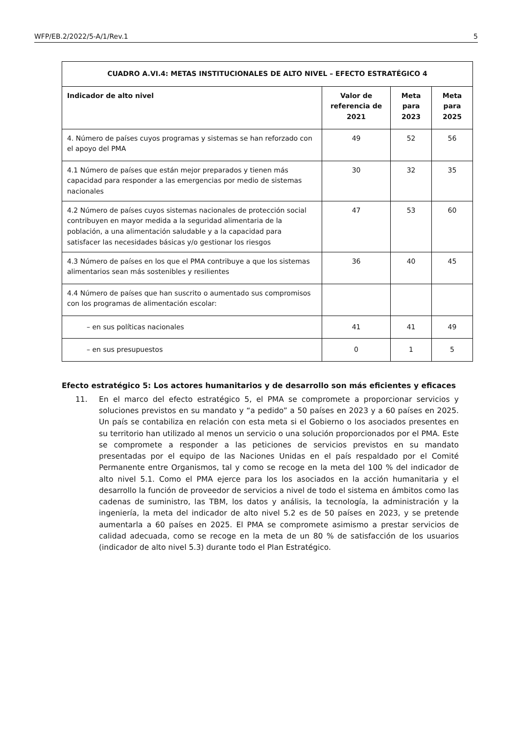WFP/EB.2/2022/5-A/1/Rev.1 5
| CUADRO A.VI.4: METAS INSTITUCIONALES DE ALTO NIVEL – EFECTO ESTRATÉGICO 4 | | | |
| --- | --- | --- | --- |
| Indicador de alto nivel | Valor de referencia de 2021 | Meta para 2023 | Meta para 2025 |
| 4. Número de países cuyos programas y sistemas se han reforzado con el apoyo del PMA | 49 | 52 | 56 |
| 4.1 Número de países que están mejor preparados y tienen más capacidad para responder a las emergencias por medio de sistemas nacionales | 30 | 32 | 35 |
| 4.2 Número de países cuyos sistemas nacionales de protección social contribuyen en mayor medida a la seguridad alimentaria de la población, a una alimentación saludable y a la capacidad para satisfacer las necesidades básicas y/o gestionar los riesgos | 47 | 53 | 60 |
| 4.3 Número de países en los que el PMA contribuye a que los sistemas alimentarios sean más sostenibles y resilientes | 36 | 40 | 45 |
| 4.4 Número de países que han suscrito o aumentado sus compromisos con los programas de alimentación escolar: | | | |
| – en sus políticas nacionales | 41 | 41 | 49 |
| – en sus presupuestos | 0 | 1 | 5 |
Efecto estratégico 5: Los actores humanitarios y de desarrollo son más eficientes y eficaces
11. En el marco del efecto estratégico 5, el PMA se compromete a proporcionar servicios y soluciones previstos en su mandato y “a pedido” a 50 países en 2023 y a 60 países en 2025. Un país se contabiliza en relación con esta meta si el Gobierno o los asociados presentes en su territorio han utilizado al menos un servicio o una solución proporcionados por el PMA. Este se compromete a responder a las peticiones de servicios previstos en su mandato presentadas por el equipo de las Naciones Unidas en el país respaldado por el Comité Permanente entre Organismos, tal y como se recoge en la meta del 100 % del indicador de alto nivel 5.1. Como el PMA ejerce para los los asociados en la acción humanitaria y el desarrollo la función de proveedor de servicios a nivel de todo el sistema en ámbitos como las cadenas de suministro, las TBM, los datos y análisis, la tecnología, la administración y la ingeniería, la meta del indicador de alto nivel 5.2 es de 50 países en 2023, y se pretende aumentarla a 60 países en 2025. El PMA se compromete asimismo a prestar servicios de calidad adecuada, como se recoge en la meta de un 80 % de satisfacción de los usuarios (indicador de alto nivel 5.3) durante todo el Plan Estratégico.